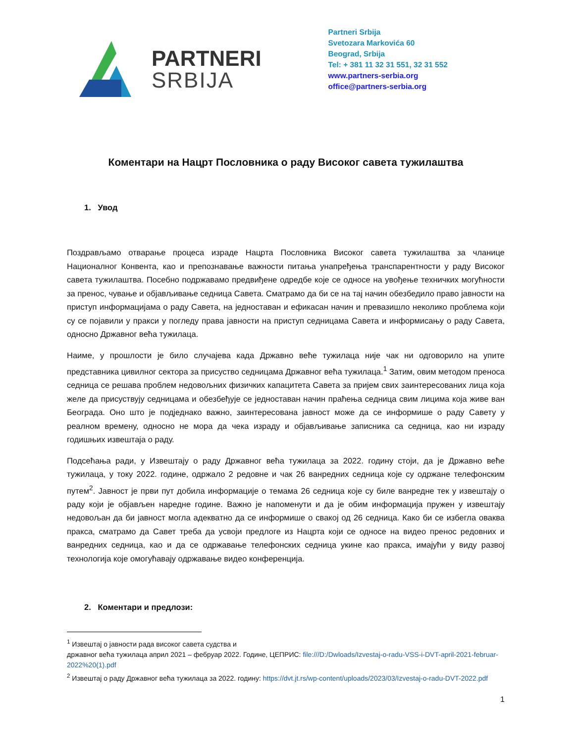PARTNERI
SRBIJA
Partneri Srbija
Svetozara Markovića 60
Beograd, Srbija
Tel: + 381 11 32 31 551, 32 31 552
www.partners-serbia.org
office@partners-serbia.org
Коментари на Нацрт Пословника о раду Високог савета тужилаштва
1. Увод
Поздрављамо отварање процеса израде Нацрта Пословника Високог савета тужилаштва за чланице Националног Конвента, као и препознавање важности питања унапређења транспарентности у раду Високог савета тужилаштва. Посебно подржавамо предвиђене одредбе које се односе на увођење техничких могућности за пренос, чување и објављивање седница Савета. Сматрамо да би се на тај начин обезбедило право јавности на приступ информацијама о раду Савета, на једноставан и ефикасан начин и превазишло неколико проблема који су се појавили у пракси у погледу права јавности на приступ седницама Савета и информисању о раду Савета, односно Државног већа тужилаца.
Наиме, у прошлости је било случајева када Државно веће тужилаца није чак ни одговорило на упите представника цивилног сектора за присуство седницама Државног већа тужилаца.<sup>1</sup> Затим, овим методом преноса седница се решава проблем недовољних физичких капацитета Савета за пријем свих заинтересованих лица која желе да присуствују седницама и обезбеђује се једноставан начин праћења седница свим лицима која живе ван Београда. Оно што је подједнако важно, заинтересована јавност може да се информише о раду Савету у реалном времену, односно не мора да чека израду и објављивање записника са седница, као ни израду годишњих извештаја о раду.
Подсећања ради, у Извештају о раду Државног већа тужилаца за 2022. годину стоји, да је Државно веће тужилаца, у току 2022. године, одржало 2 редовне и чак 26 ванредних седница које су одржане телефонским путем<sup>2</sup>. Јавност је први пут добила информације о темама 26 седница које су биле ванредне тек у извештају о раду који је објављен наредне године. Важно је напоменути и да је обим информација пружен у извештају недовољан да би јавност могла адекватно да се информише о свакој од 26 седница. Како би се избегла оваква пракса, сматрамо да Савет треба да усвоји предлоге из Нацрта који се односе на видео пренос редовних и ванредних седница, као и да се одржавање телефонских седница укине као пракса, имајући у виду развој технологија које омогућавају одржавање видео конференција.
2. Коментари и предлози:
<sup>1</sup> Извештај о јавности рада високог савета судства и
државног већа тужилаца април 2021 – фебруар 2022. Године, ЦЕПРИС: file:///D:/Dwloads/Izvestaj-o-radu-VSS-i-DVT-april-2021-februar-2022%20(1).pdf
<sup>2</sup> Извештај о раду Државног већа тужилаца за 2022. годину: https://dvt.jt.rs/wp-content/uploads/2023/03/Izvestaj-o-radu-DVT-2022.pdf
1